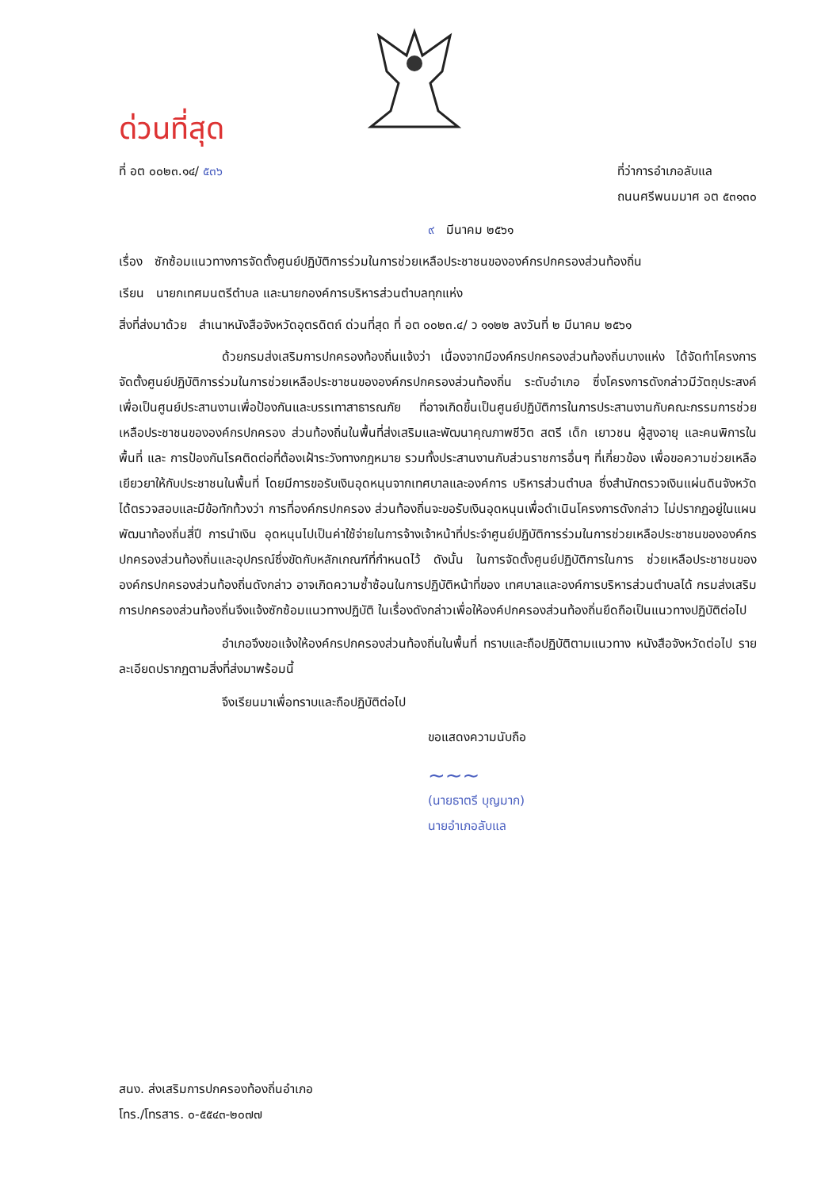ด่วนที่สุด
ที่ อต ๐๐๒๓.๑๔/ ๕๓๖ ที่ว่าการอำเภอลับแล
ถนนศรีพนมมาศ อต ๕๓๑๓๐
๙ มีนาคม ๒๕๖๑
เรื่อง ซักซ้อมแนวทางการจัดตั้งศูนย์ปฏิบัติการร่วมในการช่วยเหลือประชาชนขององค์กรปกครองส่วนท้องถิ่น
เรียน นายกเทศมนตรีตำบล และนายกองค์การบริหารส่วนตำบลทุกแห่ง
สิ่งที่ส่งมาด้วย สำเนาหนังสือจังหวัดอุตรดิตถ์ ด่วนที่สุด ที่ อต ๐๐๒๓.๔/ ว ๑๑๒๒ ลงวันที่ ๒ มีนาคม ๒๕๖๑
ด้วยกรมส่งเสริมการปกครองท้องถิ่นแจ้งว่า เนื่องจากมีองค์กรปกครองส่วนท้องถิ่นบางแห่ง ได้จัดทำโครงการจัดตั้งศูนย์ปฏิบัติการร่วมในการช่วยเหลือประชาชนขององค์กรปกครองส่วนท้องถิ่น ระดับอำเภอ ซึ่งโครงการดังกล่าวมีวัตถุประสงค์เพื่อเป็นศูนย์ประสานงานเพื่อป้องกันและบรรเทาสาธารณภัย ที่อาจเกิดขึ้นเป็นศูนย์ปฏิบัติการในการประสานงานกับคณะกรรมการช่วยเหลือประชาชนขององค์กรปกครอง ส่วนท้องถิ่นในพื้นที่ส่งเสริมและพัฒนาคุณภาพชีวิต สตรี เด็ก เยาวชน ผู้สูงอายุ และคนพิการในพื้นที่ และ การป้องกันโรคติดต่อที่ต้องเฝ้าระวังทางกฎหมาย รวมทั้งประสานงานกับส่วนราชการอื่นๆ ที่เกี่ยวข้อง เพื่อขอความช่วยเหลือเยียวยาให้กับประชาชนในพื้นที่ โดยมีการขอรับเงินอุดหนุนจากเทศบาลและองค์การ บริหารส่วนตำบล ซึ่งสำนักตรวจเงินแผ่นดินจังหวัดได้ตรวจสอบและมีข้อทักท้วงว่า การที่องค์กรปกครอง ส่วนท้องถิ่นจะขอรับเงินอุดหนุนเพื่อดำเนินโครงการดังกล่าว ไม่ปรากฏอยู่ในแผนพัฒนาท้องถิ่นสี่ปี การนำเงิน อุดหนุนไปเป็นค่าใช้จ่ายในการจ้างเจ้าหน้าที่ประจำศูนย์ปฏิบัติการร่วมในการช่วยเหลือประชาชนขององค์กร ปกครองส่วนท้องถิ่นและอุปกรณ์ซึ่งขัดกับหลักเกณฑ์ที่กำหนดไว้ ดังนั้น ในการจัดตั้งศูนย์ปฏิบัติการในการ ช่วยเหลือประชาชนขององค์กรปกครองส่วนท้องถิ่นดังกล่าว อาจเกิดความซ้ำซ้อนในการปฏิบัติหน้าที่ของ เทศบาลและองค์การบริหารส่วนตำบลได้ กรมส่งเสริมการปกครองส่วนท้องถิ่นจึงแจ้งซักซ้อมแนวทางปฏิบัติ ในเรื่องดังกล่าวเพื่อให้องค์ปกครองส่วนท้องถิ่นยึดถือเป็นแนวทางปฏิบัติต่อไป
อำเภอจึงขอแจ้งให้องค์กรปกครองส่วนท้องถิ่นในพื้นที่ ทราบและถือปฏิบัติตามแนวทาง หนังสือจังหวัดต่อไป รายละเอียดปรากฏตามสิ่งที่ส่งมาพร้อมนี้
จึงเรียนมาเพื่อทราบและถือปฏิบัติต่อไป
ขอแสดงความนับถือ
~~~
(นายธาตรี บุญมาก)
นายอำเภอลับแล
สนง. ส่งเสริมการปกครองท้องถิ่นอำเภอ
โทร./โทรสาร. ๐-๕๕๔๓-๒๐๗๗